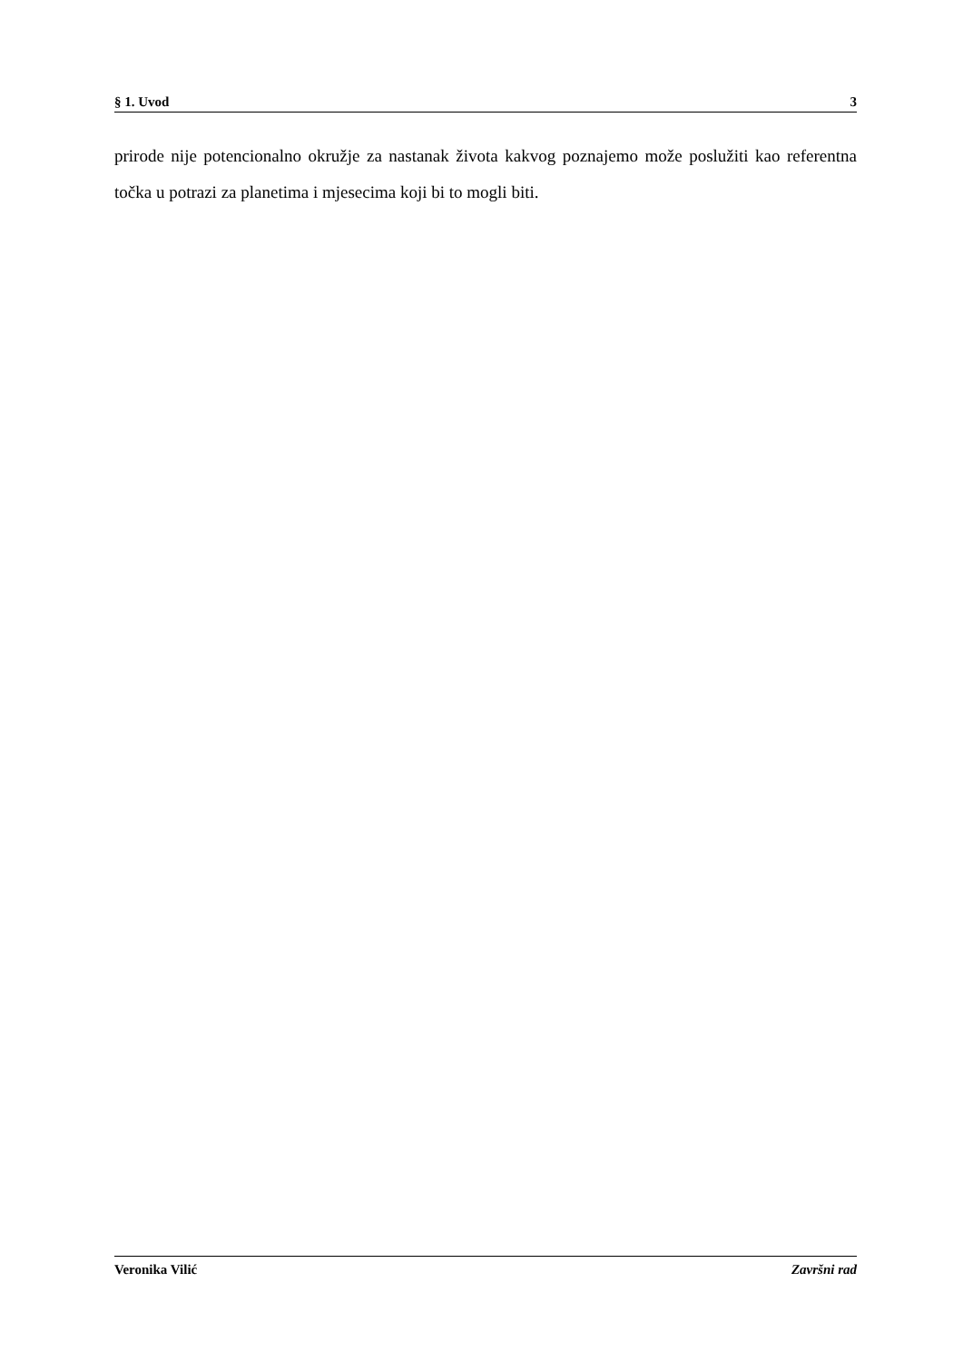§ 1. Uvod 3
prirode nije potencionalno okružje za nastanak života kakvog poznajemo može poslužiti kao referentna točka u potrazi za planetima i mjesecima koji bi to mogli biti.
Veronika Vilić Završni rad